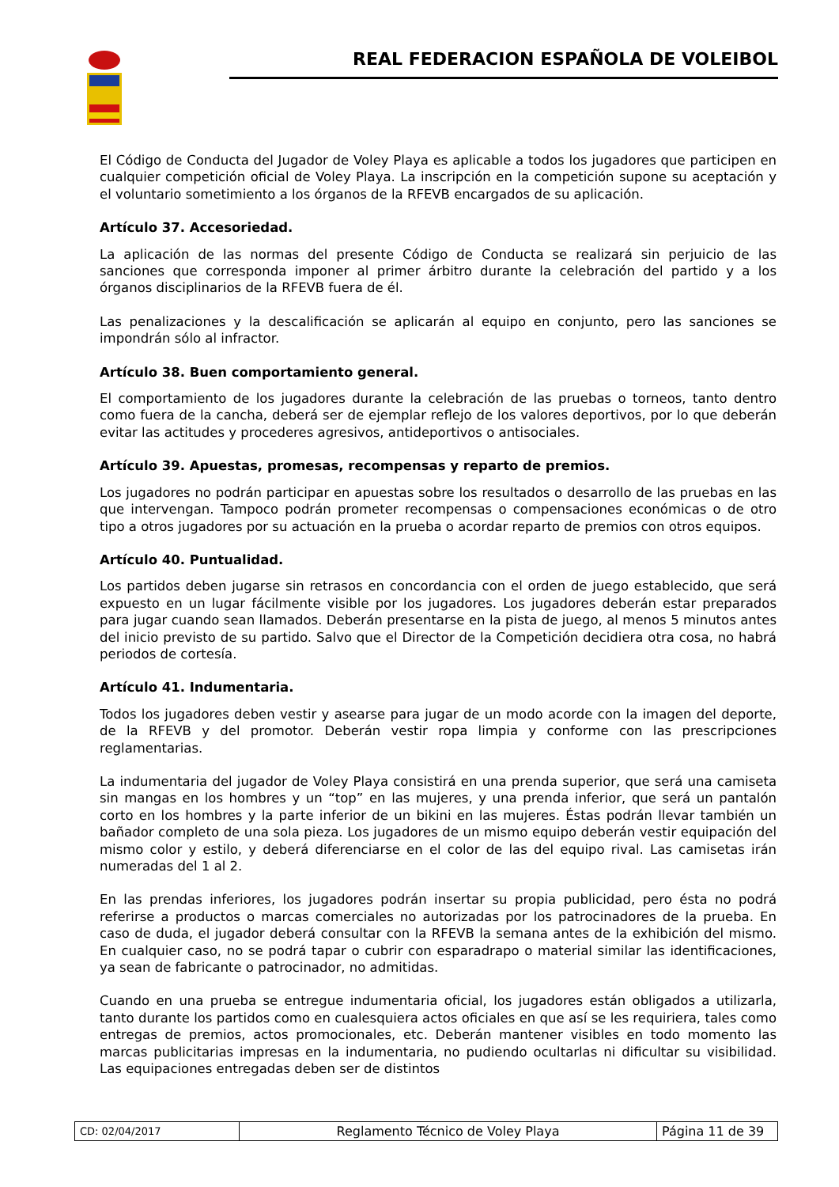REAL FEDERACION ESPAÑOLA DE VOLEIBOL
El Código de Conducta del Jugador de Voley Playa es aplicable a todos los jugadores que participen en cualquier competición oficial de Voley Playa. La inscripción en la competición supone su aceptación y el voluntario sometimiento a los órganos de la RFEVB encargados de su aplicación.
Artículo 37. Accesoriedad.
La aplicación de las normas del presente Código de Conducta se realizará sin perjuicio de las sanciones que corresponda imponer al primer árbitro durante la celebración del partido y a los órganos disciplinarios de la RFEVB fuera de él.
Las penalizaciones y la descalificación se aplicarán al equipo en conjunto, pero las sanciones se impondrán sólo al infractor.
Artículo 38. Buen comportamiento general.
El comportamiento de los jugadores durante la celebración de las pruebas o torneos, tanto dentro como fuera de la cancha, deberá ser de ejemplar reflejo de los valores deportivos, por lo que deberán evitar las actitudes y procederes agresivos, antideportivos o antisociales.
Artículo 39. Apuestas, promesas, recompensas y reparto de premios.
Los jugadores no podrán participar en apuestas sobre los resultados o desarrollo de las pruebas en las que intervengan. Tampoco podrán prometer recompensas o compensaciones económicas o de otro tipo a otros jugadores por su actuación en la prueba o acordar reparto de premios con otros equipos.
Artículo 40. Puntualidad.
Los partidos deben jugarse sin retrasos en concordancia con el orden de juego establecido, que será expuesto en un lugar fácilmente visible por los jugadores. Los jugadores deberán estar preparados para jugar cuando sean llamados. Deberán presentarse en la pista de juego, al menos 5 minutos antes del inicio previsto de su partido. Salvo que el Director de la Competición decidiera otra cosa, no habrá periodos de cortesía.
Artículo 41. Indumentaria.
Todos los jugadores deben vestir y asearse para jugar de un modo acorde con la imagen del deporte, de la RFEVB y del promotor. Deberán vestir ropa limpia y conforme con las prescripciones reglamentarias.
La indumentaria del jugador de Voley Playa consistirá en una prenda superior, que será una camiseta sin mangas en los hombres y un “top” en las mujeres, y una prenda inferior, que será un pantalón corto en los hombres y la parte inferior de un bikini en las mujeres. Éstas podrán llevar también un bañador completo de una sola pieza. Los jugadores de un mismo equipo deberán vestir equipación del mismo color y estilo, y deberá diferenciarse en el color de las del equipo rival. Las camisetas irán numeradas del 1 al 2.
En las prendas inferiores, los jugadores podrán insertar su propia publicidad, pero ésta no podrá referirse a productos o marcas comerciales no autorizadas por los patrocinadores de la prueba. En caso de duda, el jugador deberá consultar con la RFEVB la semana antes de la exhibición del mismo. En cualquier caso, no se podrá tapar o cubrir con esparadrapo o material similar las identificaciones, ya sean de fabricante o patrocinador, no admitidas.
Cuando en una prueba se entregue indumentaria oficial, los jugadores están obligados a utilizarla, tanto durante los partidos como en cualesquiera actos oficiales en que así se les requiriera, tales como entregas de premios, actos promocionales, etc. Deberán mantener visibles en todo momento las marcas publicitarias impresas en la indumentaria, no pudiendo ocultarlas ni dificultar su visibilidad. Las equipaciones entregadas deben ser de distintos
| CD: 02/04/2017 | Reglamento Técnico de Voley Playa | Página 11 de 39 |